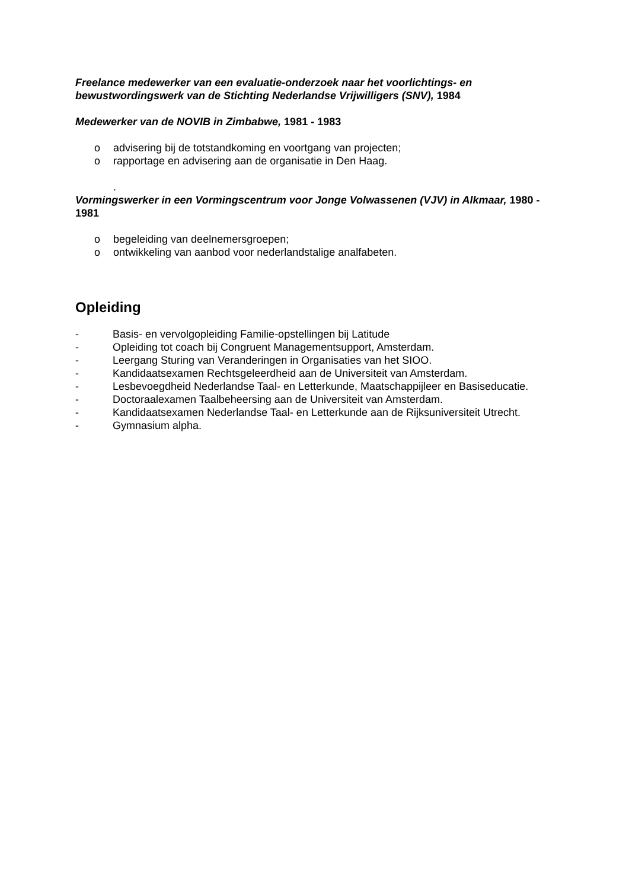Freelance medewerker van een evaluatie-onderzoek naar het voorlichtings- en bewustwordingswerk van de Stichting Nederlandse Vrijwilligers (SNV), 1984
Medewerker van de NOVIB in Zimbabwe, 1981 - 1983
o advisering bij de totstandkoming en voortgang van projecten;
o rapportage en advisering aan de organisatie in Den Haag.
.
Vormingswerker in een Vormingscentrum voor Jonge Volwassenen (VJV) in Alkmaar, 1980 - 1981
o begeleiding van deelnemersgroepen;
o ontwikkeling van aanbod voor nederlandstalige analfabeten.
Opleiding
- Basis- en vervolgopleiding Familie-opstellingen bij Latitude
- Opleiding tot coach bij Congruent Managementsupport, Amsterdam.
- Leergang Sturing van Veranderingen in Organisaties van het SIOO.
- Kandidaatsexamen Rechtsgeleerdheid aan de Universiteit van Amsterdam.
- Lesbevoegdheid Nederlandse Taal- en Letterkunde, Maatschappijleer en Basiseducatie.
- Doctoraalexamen Taalbeheersing aan de Universiteit van Amsterdam.
- Kandidaatsexamen Nederlandse Taal- en Letterkunde aan de Rijksuniversiteit Utrecht.
- Gymnasium alpha.